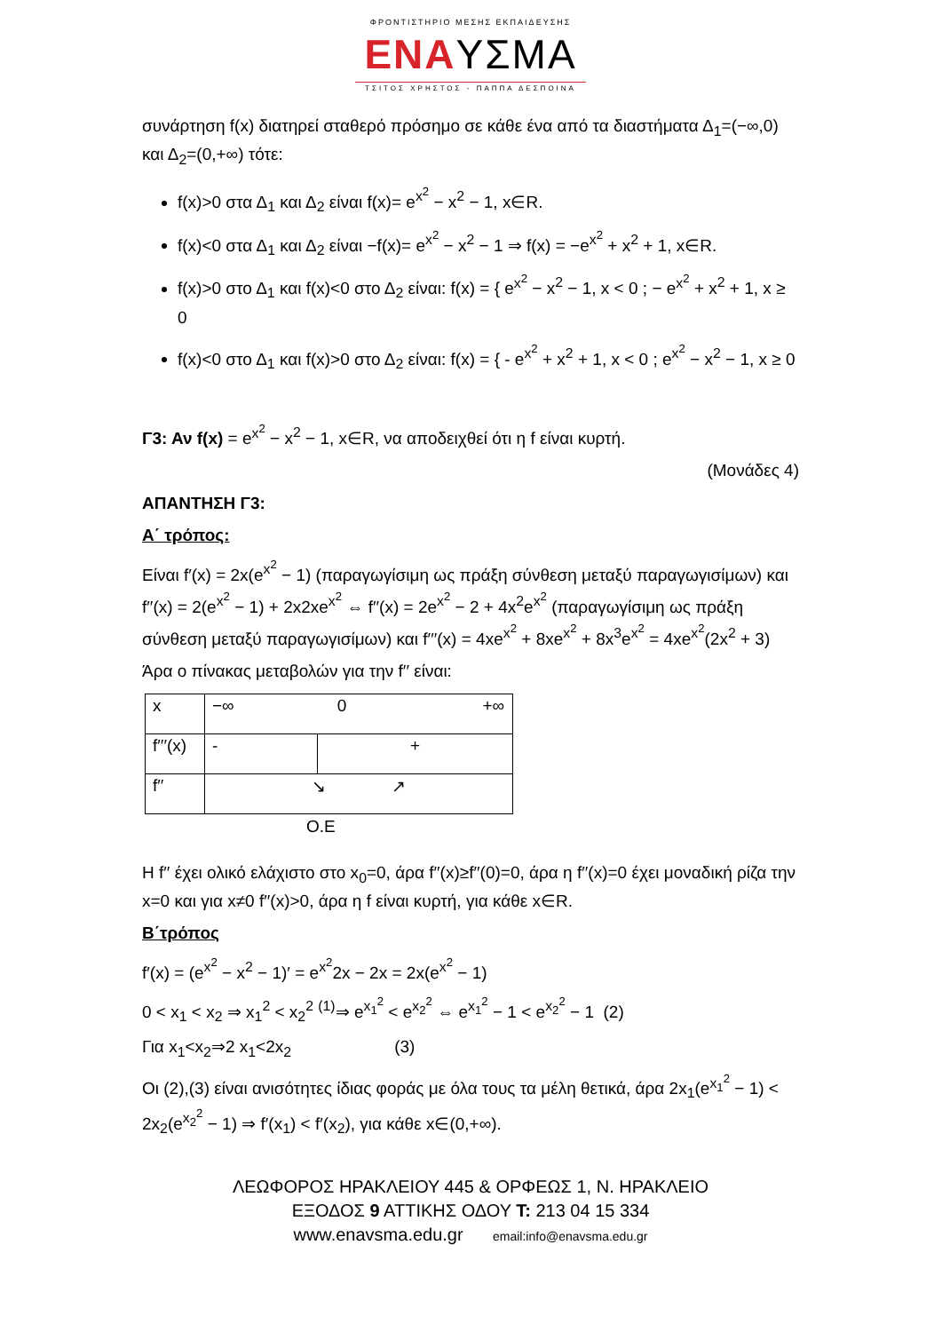ΦΡΟΝΤΙΣΤΗΡΙΟ ΜΕΣΗΣ ΕΚΠΑΙΔΕΥΣΗΣ
ΕΝΑΥΣΜΑ
ΤΣΙΤΟΣ ΧΡΗΣΤΟΣ - ΠΑΠΠΑ ΔΕΣΠΟΙΝΑ
συνάρτηση f(x) διατηρεί σταθερό πρόσημο σε κάθε ένα από τα διαστήματα Δ<sub>1</sub>=(−∞,0) και Δ<sub>2</sub>=(0,+∞) τότε:
f(x)>0 στα Δ<sub>1</sub> και Δ<sub>2</sub> είναι f(x)= e<sup>x<sup>2</sup></sup> − x<sup>2</sup> − 1, x∈R.
f(x)<0 στα Δ<sub>1</sub> και Δ<sub>2</sub> είναι −f(x)= e<sup>x<sup>2</sup></sup> − x<sup>2</sup> − 1 ⇒ f(x) = −e<sup>x<sup>2</sup></sup> + x<sup>2</sup> + 1, x∈R.
f(x)>0 στο Δ<sub>1</sub> και f(x)<0 στο Δ<sub>2</sub> είναι: f(x) = { e<sup>x<sup>2</sup></sup> − x<sup>2</sup> − 1, x < 0 ; − e<sup>x<sup>2</sup></sup> + x<sup>2</sup> + 1, x ≥ 0
f(x)<0 στο Δ<sub>1</sub> και f(x)>0 στο Δ<sub>2</sub> είναι: f(x) = { - e<sup>x<sup>2</sup></sup> + x<sup>2</sup> + 1, x < 0 ; e<sup>x<sup>2</sup></sup> − x<sup>2</sup> − 1, x ≥ 0
Γ3: Αν f(x) = e<sup>x<sup>2</sup></sup> − x<sup>2</sup> − 1, x∈R, να αποδειχθεί ότι η f είναι κυρτή.
(Μονάδες 4)
ΑΠΑΝΤΗΣΗ Γ3:
Α΄ τρόπος:
Είναι f′(x) = 2x(e<sup>x<sup>2</sup></sup> − 1) (παραγωγίσιμη ως πράξη σύνθεση μεταξύ παραγωγισίμων) και f′′(x) = 2(e<sup>x<sup>2</sup></sup> − 1) + 2x2xe<sup>x<sup>2</sup></sup> ⇔ f′′(x) = 2e<sup>x<sup>2</sup></sup> − 2 + 4x<sup>2</sup>e<sup>x<sup>2</sup></sup> (παραγωγίσιμη ως πράξη σύνθεση μεταξύ παραγωγισίμων) και f′′′(x) = 4xe<sup>x<sup>2</sup></sup> + 8xe<sup>x<sup>2</sup></sup> + 8x<sup>3</sup>e<sup>x<sup>2</sup></sup> = 4xe<sup>x<sup>2</sup></sup>(2x<sup>2</sup> + 3)
Άρα ο πίνακας μεταβολών για την f′′ είναι:
| x | −∞ 0 +∞ | |
| f′′′(x) | - | + |
| f′′ | ↘ ↗ | |
Ο.Ε
Η f′′ έχει ολικό ελάχιστο στο x<sub>0</sub>=0, άρα f′′(x)≥f′′(0)=0, άρα η f′′(x)=0 έχει μοναδική ρίζα την x=0 και για x≠0 f′′(x)>0, άρα η f είναι κυρτή, για κάθε x∈R.
Β΄τρόπος
f′(x) = (e<sup>x<sup>2</sup></sup> − x<sup>2</sup> − 1)′ = e<sup>x<sup>2</sup></sup>2x − 2x = 2x(e<sup>x<sup>2</sup></sup> − 1)
0 < x<sub>1</sub> < x<sub>2</sub> ⇒ x<sub>1</sub><sup>2</sup> < x<sub>2</sub><sup>2</sup> <sup>(1)</sup>⇒ e<sup>x<sub>1</sub><sup>2</sup></sup> < e<sup>x<sub>2</sub><sup>2</sup></sup> ⇔ e<sup>x<sub>1</sub><sup>2</sup></sup> − 1 < e<sup>x<sub>2</sub><sup>2</sup></sup> − 1 (2)
Για x<sub>1</sub><x<sub>2</sub>⇒2 x<sub>1</sub><2x<sub>2</sub> (3)
Οι (2),(3) είναι ανισότητες ίδιας φοράς με όλα τους τα μέλη θετικά, άρα 2x<sub>1</sub>(e<sup>x<sub>1</sub><sup>2</sup></sup> − 1) < 2x<sub>2</sub>(e<sup>x<sub>2</sub><sup>2</sup></sup> − 1) ⇒ f′(x<sub>1</sub>) < f′(x<sub>2</sub>), για κάθε x∈(0,+∞).
ΛΕΩΦΟΡΟΣ ΗΡΑΚΛΕΙΟΥ 445 & ΟΡΦΕΩΣ 1, Ν. ΗΡΑΚΛΕΙΟ
ΕΞΟΔΟΣ 9 ΑΤΤΙΚΗΣ ΟΔΟΥ Τ: 213 04 15 334
www.enavsma.edu.gr email:info@enavsma.edu.gr